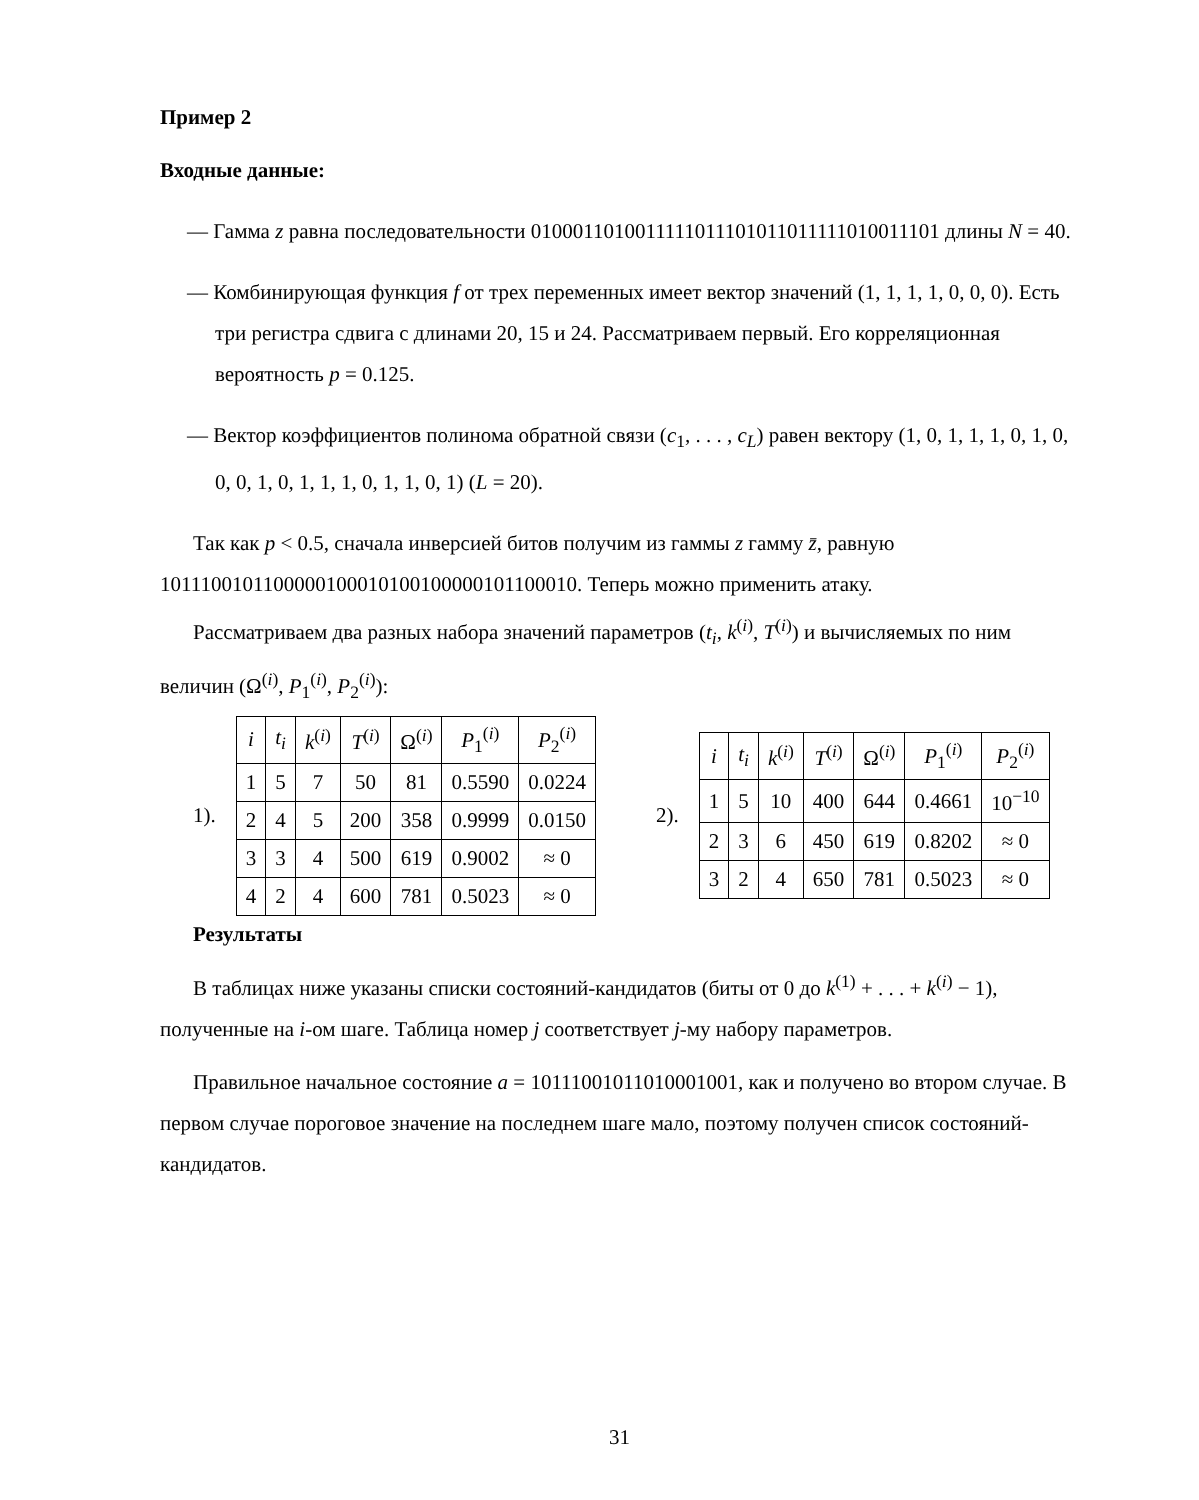Пример 2
Входные данные:
— Гамма z равна последовательности 0100011010011111011101011011111010011101 длины N = 40.
— Комбинирующая функция f от трех переменных имеет вектор значений (1, 1, 1, 1, 0, 0, 0). Есть три регистра сдвига с длинами 20, 15 и 24. Рассматриваем первый. Его корреляционная вероятность p = 0.125.
— Вектор коэффициентов полинома обратной связи (c<sub>1</sub>, . . . , c<sub>L</sub>) равен вектору (1, 0, 1, 1, 1, 0, 1, 0, 0, 0, 1, 0, 1, 1, 1, 0, 1, 1, 0, 1) (L = 20).
Так как p < 0.5, сначала инверсией битов получим из гаммы z гамму z̄, равную 1011100101100000100010100100000101100010. Теперь можно применить атаку.
Рассматриваем два разных набора значений параметров (t<sub>i</sub>, k<sup>(i)</sup>, T<sup>(i)</sup>) и вычисляемых по ним величин (Ω<sup>(i)</sup>, P<sub>1</sub><sup>(i)</sup>, P<sub>2</sub><sup>(i)</sup>):
1).
| i | t<sub>i</sub> | k<sup>(i)</sup> | T<sup>(i)</sup> | Ω<sup>(i)</sup> | P<sub>1</sub><sup>(i)</sup> | P<sub>2</sub><sup>(i)</sup> |
| --- | --- | --- | --- | --- | --- | --- |
| 1 | 5 | 7 | 50 | 81 | 0.5590 | 0.0224 |
| 2 | 4 | 5 | 200 | 358 | 0.9999 | 0.0150 |
| 3 | 3 | 4 | 500 | 619 | 0.9002 | ≈ 0 |
| 4 | 2 | 4 | 600 | 781 | 0.5023 | ≈ 0 |
2).
| i | t<sub>i</sub> | k<sup>(i)</sup> | T<sup>(i)</sup> | Ω<sup>(i)</sup> | P<sub>1</sub><sup>(i)</sup> | P<sub>2</sub><sup>(i)</sup> |
| --- | --- | --- | --- | --- | --- | --- |
| 1 | 5 | 10 | 400 | 644 | 0.4661 | 10<sup>−10</sup> |
| 2 | 3 | 6 | 450 | 619 | 0.8202 | ≈ 0 |
| 3 | 2 | 4 | 650 | 781 | 0.5023 | ≈ 0 |
Результаты
В таблицах ниже указаны списки состояний-кандидатов (биты от 0 до k<sup>(1)</sup> + . . . + k<sup>(i)</sup> − 1), полученные на i-ом шаге. Таблица номер j соответствует j-му набору параметров.
Правильное начальное состояние a = 10111001011010001001, как и получено во втором случае. В первом случае пороговое значение на последнем шаге мало, поэтому получен список состояний-кандидатов.
31